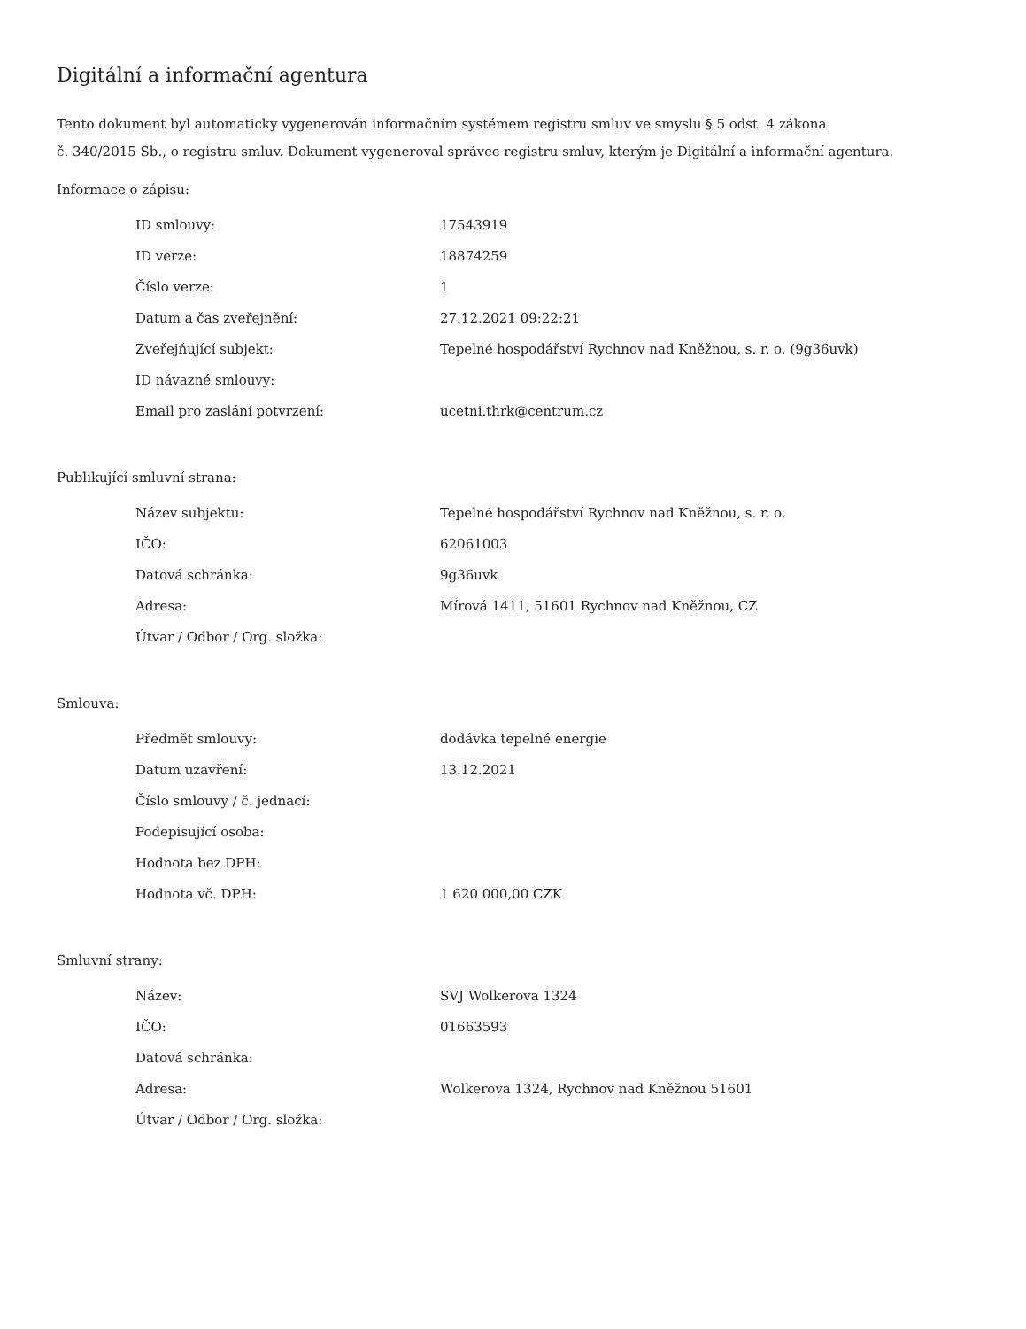Digitální a informační agentura
Tento dokument byl automaticky vygenerován informačním systémem registru smluv ve smyslu § 5 odst. 4 zákona
č. 340/2015 Sb., o registru smluv. Dokument vygeneroval správce registru smluv, kterým je Digitální a informační agentura.
Informace o zápisu:
| ID smlouvy: | 17543919 |
| ID verze: | 18874259 |
| Číslo verze: | 1 |
| Datum a čas zveřejnění: | 27.12.2021 09:22:21 |
| Zveřejňující subjekt: | Tepelné hospodářství Rychnov nad Kněžnou, s. r. o. (9g36uvk) |
| ID návazné smlouvy: | |
| Email pro zaslání potvrzení: | ucetni.thrk@centrum.cz |
Publikující smluvní strana:
| Název subjektu: | Tepelné hospodářství Rychnov nad Kněžnou, s. r. o. |
| IČO: | 62061003 |
| Datová schránka: | 9g36uvk |
| Adresa: | Mírová 1411, 51601 Rychnov nad Kněžnou, CZ |
| Útvar / Odbor / Org. složka: | |
Smlouva:
| Předmět smlouvy: | dodávka tepelné energie |
| Datum uzavření: | 13.12.2021 |
| Číslo smlouvy / č. jednací: | |
| Podepisující osoba: | |
| Hodnota bez DPH: | |
| Hodnota vč. DPH: | 1 620 000,00 CZK |
Smluvní strany:
| Název: | SVJ Wolkerova 1324 |
| IČO: | 01663593 |
| Datová schránka: | |
| Adresa: | Wolkerova 1324, Rychnov nad Kněžnou 51601 |
| Útvar / Odbor / Org. složka: | |